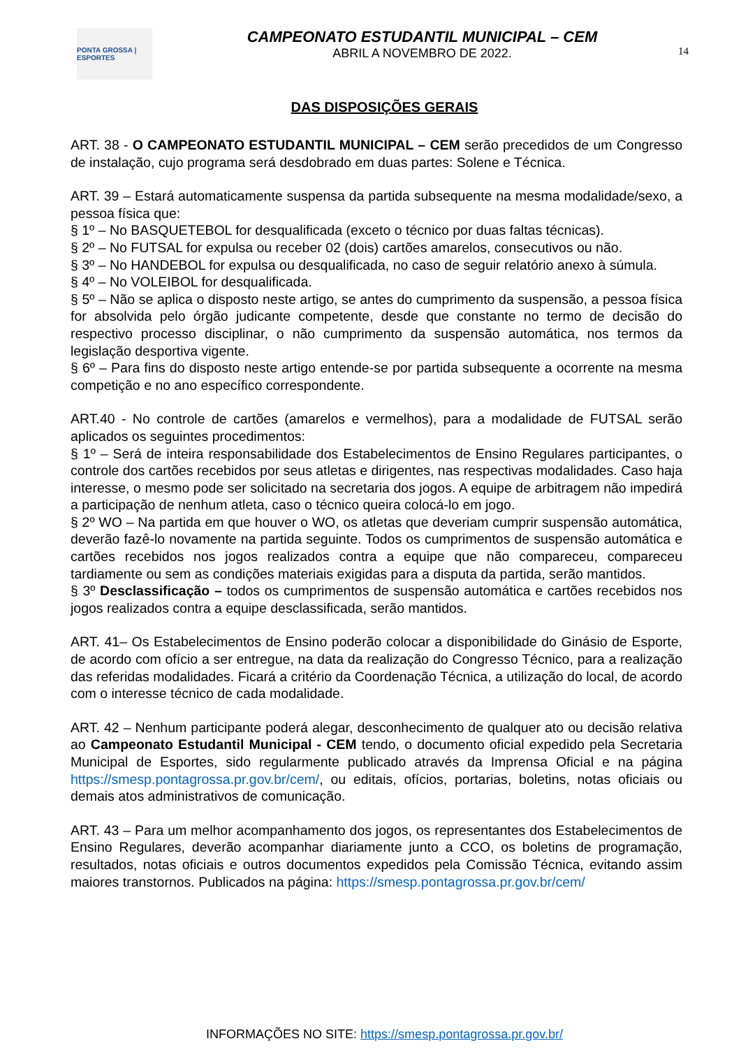PONTA GROSSA | ESPORTES
CAMPEONATO ESTUDANTIL MUNICIPAL – CEM
ABRIL A NOVEMBRO DE 2022.
14
DAS DISPOSIÇÕES GERAIS
ART. 38 - O CAMPEONATO ESTUDANTIL MUNICIPAL – CEM serão precedidos de um Congresso de instalação, cujo programa será desdobrado em duas partes: Solene e Técnica.
ART. 39 – Estará automaticamente suspensa da partida subsequente na mesma modalidade/sexo, a pessoa física que:
§ 1º – No BASQUETEBOL for desqualificada (exceto o técnico por duas faltas técnicas).
§ 2º – No FUTSAL for expulsa ou receber 02 (dois) cartões amarelos, consecutivos ou não.
§ 3º – No HANDEBOL for expulsa ou desqualificada, no caso de seguir relatório anexo à súmula.
§ 4º – No VOLEIBOL for desqualificada.
§ 5º – Não se aplica o disposto neste artigo, se antes do cumprimento da suspensão, a pessoa física for absolvida pelo órgão judicante competente, desde que constante no termo de decisão do respectivo processo disciplinar, o não cumprimento da suspensão automática, nos termos da legislação desportiva vigente.
§ 6º – Para fins do disposto neste artigo entende-se por partida subsequente a ocorrente na mesma competição e no ano específico correspondente.
ART.40 - No controle de cartões (amarelos e vermelhos), para a modalidade de FUTSAL serão aplicados os seguintes procedimentos:
§ 1º – Será de inteira responsabilidade dos Estabelecimentos de Ensino Regulares participantes, o controle dos cartões recebidos por seus atletas e dirigentes, nas respectivas modalidades. Caso haja interesse, o mesmo pode ser solicitado na secretaria dos jogos. A equipe de arbitragem não impedirá a participação de nenhum atleta, caso o técnico queira colocá-lo em jogo.
§ 2º WO – Na partida em que houver o WO, os atletas que deveriam cumprir suspensão automática, deverão fazê-lo novamente na partida seguinte. Todos os cumprimentos de suspensão automática e cartões recebidos nos jogos realizados contra a equipe que não compareceu, compareceu tardiamente ou sem as condições materiais exigidas para a disputa da partida, serão mantidos.
§ 3º Desclassificação – todos os cumprimentos de suspensão automática e cartões recebidos nos jogos realizados contra a equipe desclassificada, serão mantidos.
ART. 41– Os Estabelecimentos de Ensino poderão colocar a disponibilidade do Ginásio de Esporte, de acordo com ofício a ser entregue, na data da realização do Congresso Técnico, para a realização das referidas modalidades. Ficará a critério da Coordenação Técnica, a utilização do local, de acordo com o interesse técnico de cada modalidade.
ART. 42 – Nenhum participante poderá alegar, desconhecimento de qualquer ato ou decisão relativa ao Campeonato Estudantil Municipal - CEM tendo, o documento oficial expedido pela Secretaria Municipal de Esportes, sido regularmente publicado através da Imprensa Oficial e na página https://smesp.pontagrossa.pr.gov.br/cem/, ou editais, ofícios, portarias, boletins, notas oficiais ou demais atos administrativos de comunicação.
ART. 43 – Para um melhor acompanhamento dos jogos, os representantes dos Estabelecimentos de Ensino Regulares, deverão acompanhar diariamente junto a CCO, os boletins de programação, resultados, notas oficiais e outros documentos expedidos pela Comissão Técnica, evitando assim maiores transtornos. Publicados na página: https://smesp.pontagrossa.pr.gov.br/cem/
INFORMAÇÕES NO SITE: https://smesp.pontagrossa.pr.gov.br/